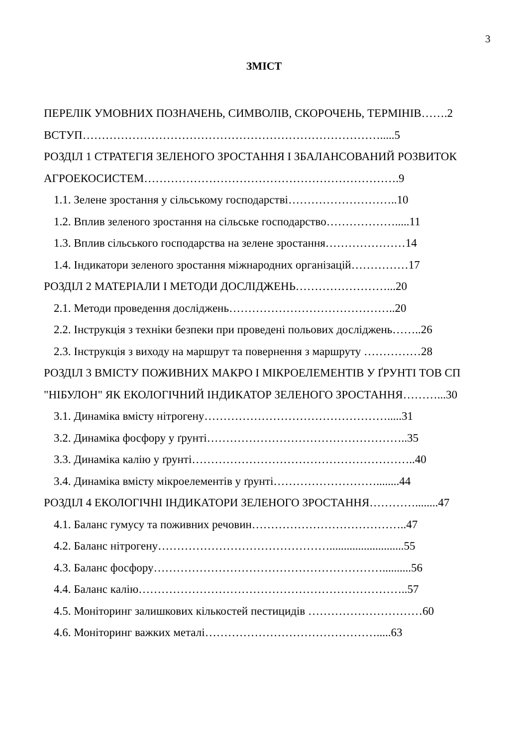3
ЗМІСТ
ПЕРЕЛІК УМОВНИХ ПОЗНАЧЕНЬ, СИМВОЛІВ, СКОРОЧЕНЬ, ТЕРМІНІВ…….2
ВСТУП…………………………………………………………………….....5
РОЗДІЛ 1 СТРАТЕГІЯ ЗЕЛЕНОГО ЗРОСТАННЯ І ЗБАЛАНСОВАНИЙ РОЗВИТОК
АГРОЕКОСИСТЕМ………………………………………………………….9
1.1. Зелене зростання у сільському господарстві………………………..10
1.2. Вплив зеленого зростання на сільське господарство……………….....11
1.3. Вплив сільського господарства на зелене зростання…………………14
1.4. Індикатори зеленого зростання міжнародних організацій……………17
РОЗДІЛ 2 МАТЕРІАЛИ І МЕТОДИ ДОСЛІДЖЕНЬ……………………...20
2.1. Методи проведення досліджень……………………………………..20
2.2. Інструкція з техніки безпеки при проведені польових досліджень……..26
2.3. Інструкція з виходу на маршрут та повернення з маршруту ……………28
РОЗДІЛ 3 ВМІСТУ ПОЖИВНИХ МАКРО І МІКРОЕЛЕМЕНТІВ У ҐРУНТІ ТОВ СП
"НІБУЛОН" ЯК ЕКОЛОГІЧНИЙ ІНДИКАТОР ЗЕЛЕНОГО ЗРОСТАННЯ………...30
3.1. Динаміка вмісту нітрогену………………………………………….....31
3.2. Динаміка фосфору у ґрунті……………………………………………..35
3.3. Динаміка калію у ґрунті…………………………………………………..40
3.4. Динаміка вмісту мікроелементів у ґрунті………………………........44
РОЗДІЛ 4 ЕКОЛОГІЧНІ ІНДИКАТОРИ ЗЕЛЕНОГО ЗРОСТАННЯ…………........47
4.1. Баланс гумусу та поживних речовин…………………………………..47
4.2. Баланс нітрогену………………………………………..........................55
4.3. Баланс фосфору……………………………………………………..........56
4.4. Баланс калію……………………………………………………………..57
4.5. Моніторинг залишкових кількостей пестицидів …………………………60
4.6. Моніторинг важких металі……………………………………….....63